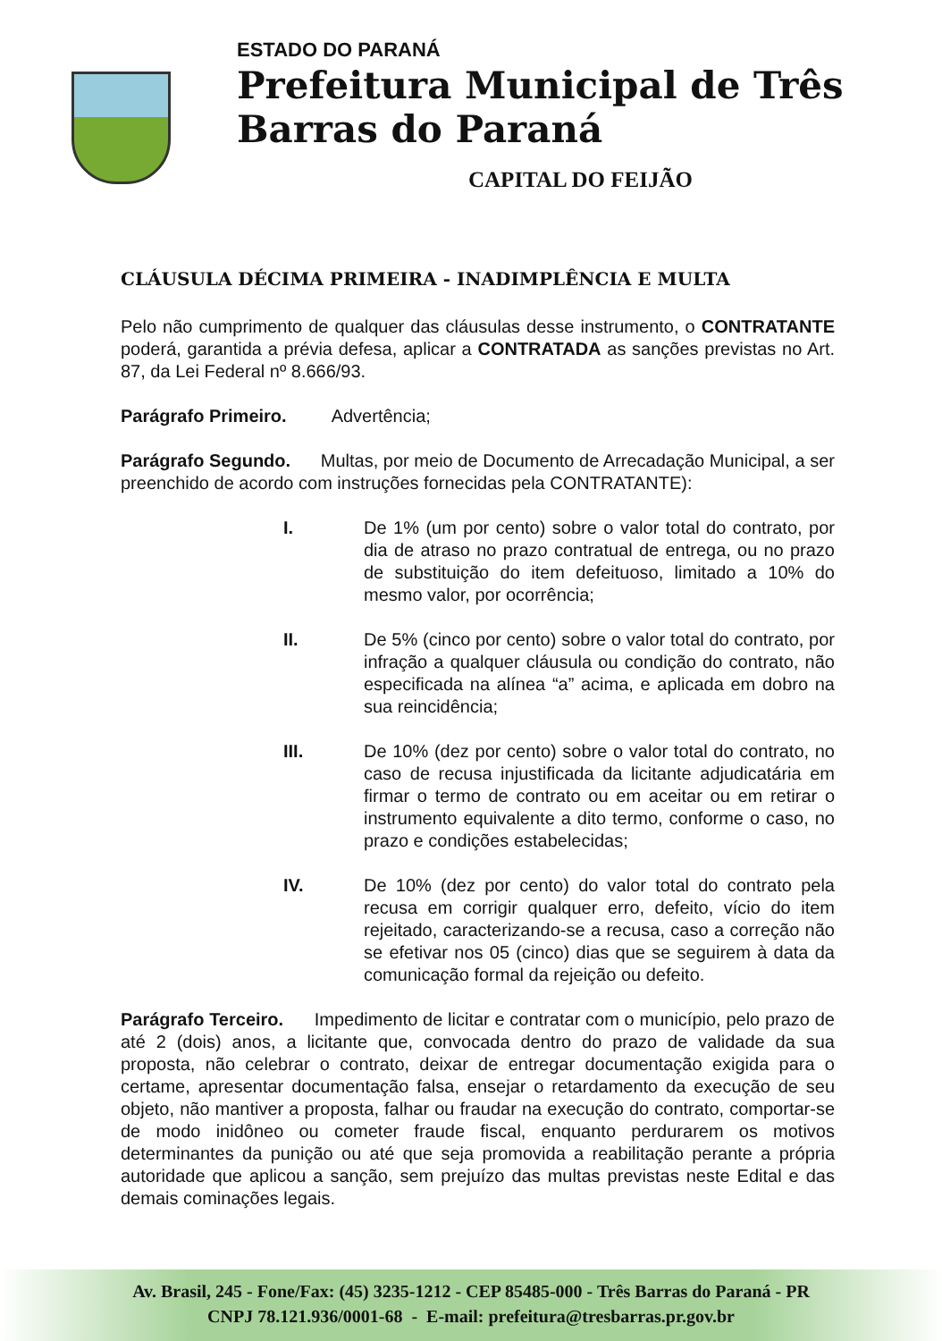ESTADO DO PARANÁ
Prefeitura Municipal de Três Barras do Paraná
CAPITAL DO FEIJÃO
CLÁUSULA DÉCIMA PRIMEIRA - INADIMPLÊNCIA E MULTA
Pelo não cumprimento de qualquer das cláusulas desse instrumento, o CONTRATANTE poderá, garantida a prévia defesa, aplicar a CONTRATADA as sanções previstas no Art. 87, da Lei Federal nº 8.666/93.
Parágrafo Primeiro. Advertência;
Parágrafo Segundo. Multas, por meio de Documento de Arrecadação Municipal, a ser preenchido de acordo com instruções fornecidas pela CONTRATANTE):
I. De 1% (um por cento) sobre o valor total do contrato, por dia de atraso no prazo contratual de entrega, ou no prazo de substituição do item defeituoso, limitado a 10% do mesmo valor, por ocorrência;
II. De 5% (cinco por cento) sobre o valor total do contrato, por infração a qualquer cláusula ou condição do contrato, não especificada na alínea “a” acima, e aplicada em dobro na sua reincidência;
III. De 10% (dez por cento) sobre o valor total do contrato, no caso de recusa injustificada da licitante adjudicatária em firmar o termo de contrato ou em aceitar ou em retirar o instrumento equivalente a dito termo, conforme o caso, no prazo e condições estabelecidas;
IV. De 10% (dez por cento) do valor total do contrato pela recusa em corrigir qualquer erro, defeito, vício do item rejeitado, caracterizando-se a recusa, caso a correção não se efetivar nos 05 (cinco) dias que se seguirem à data da comunicação formal da rejeição ou defeito.
Parágrafo Terceiro. Impedimento de licitar e contratar com o município, pelo prazo de até 2 (dois) anos, a licitante que, convocada dentro do prazo de validade da sua proposta, não celebrar o contrato, deixar de entregar documentação exigida para o certame, apresentar documentação falsa, ensejar o retardamento da execução de seu objeto, não mantiver a proposta, falhar ou fraudar na execução do contrato, comportar-se de modo inidôneo ou cometer fraude fiscal, enquanto perdurarem os motivos determinantes da punição ou até que seja promovida a reabilitação perante a própria autoridade que aplicou a sanção, sem prejuízo das multas previstas neste Edital e das demais cominações legais.
Av. Brasil, 245 - Fone/Fax: (45) 3235-1212 - CEP 85485-000 - Três Barras do Paraná - PR
CNPJ 78.121.936/0001-68 - E-mail: prefeitura@tresbarras.pr.gov.br